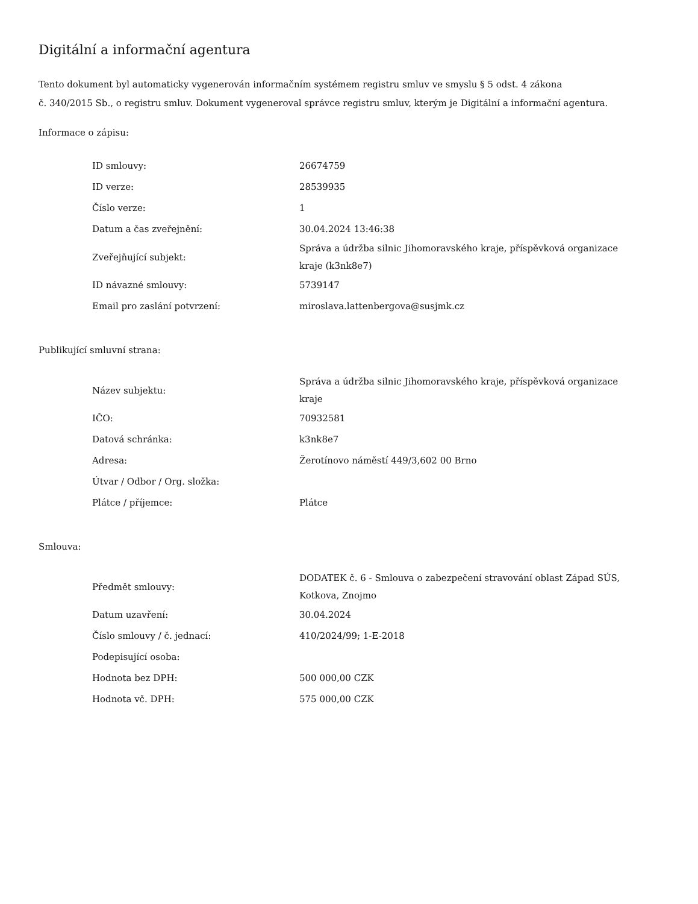Digitální a informační agentura
Tento dokument byl automaticky vygenerován informačním systémem registru smluv ve smyslu § 5 odst. 4 zákona
č. 340/2015 Sb., o registru smluv. Dokument vygeneroval správce registru smluv, kterým je Digitální a informační agentura.
Informace o zápisu:
| ID smlouvy: | 26674759 |
| ID verze: | 28539935 |
| Číslo verze: | 1 |
| Datum a čas zveřejnění: | 30.04.2024 13:46:38 |
| Zveřejňující subjekt: | Správa a údržba silnic Jihomoravského kraje, příspěvková organizace kraje (k3nk8e7) |
| ID návazné smlouvy: | 5739147 |
| Email pro zaslání potvrzení: | miroslava.lattenbergova@susjmk.cz |
Publikující smluvní strana:
| Název subjektu: | Správa a údržba silnic Jihomoravského kraje, příspěvková organizace kraje |
| IČO: | 70932581 |
| Datová schránka: | k3nk8e7 |
| Adresa: | Žerotínovo náměstí 449/3,602 00 Brno |
| Útvar / Odbor / Org. složka: | |
| Plátce / příjemce: | Plátce |
Smlouva:
| Předmět smlouvy: | DODATEK č. 6 - Smlouva o zabezpečení stravování oblast Západ SÚS, Kotkova, Znojmo |
| Datum uzavření: | 30.04.2024 |
| Číslo smlouvy / č. jednací: | 410/2024/99; 1-E-2018 |
| Podepisující osoba: | |
| Hodnota bez DPH: | 500 000,00 CZK |
| Hodnota vč. DPH: | 575 000,00 CZK |